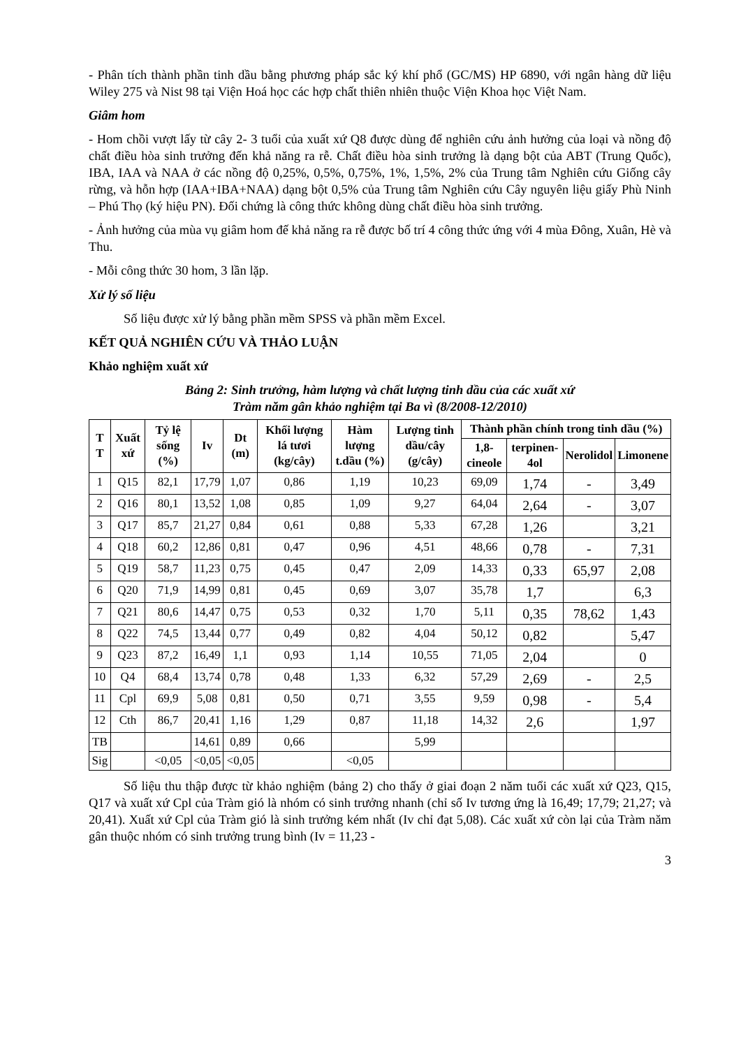- Phân tích thành phần tinh dầu bằng phương pháp sắc ký khí phổ (GC/MS) HP 6890, với ngân hàng dữ liệu Wiley 275 và Nist 98 tại Viện Hoá học các hợp chất thiên nhiên thuộc Viện Khoa học Việt Nam.
Giâm hom
- Hom chồi vượt lấy từ cây 2- 3 tuổi của xuất xứ Q8 được dùng để nghiên cứu ảnh hưởng của loại và nồng độ chất điều hòa sinh trưởng đến khả năng ra rễ. Chất điều hòa sinh trưởng là dạng bột của ABT (Trung Quốc), IBA, IAA và NAA ở các nồng độ 0,25%, 0,5%, 0,75%, 1%, 1,5%, 2% của Trung tâm Nghiên cứu Giống cây rừng, và hỗn hợp (IAA+IBA+NAA) dạng bột 0,5% của Trung tâm Nghiên cứu Cây nguyên liệu giấy Phù Ninh – Phú Thọ (ký hiệu PN). Đối chứng là công thức không dùng chất điều hòa sinh trưởng.
- Ảnh hưởng của mùa vụ giâm hom đế khả năng ra rễ được bố trí 4 công thức ứng với 4 mùa Đông, Xuân, Hè và Thu.
- Mỗi công thức 30 hom, 3 lần lặp.
Xử lý số liệu
Số liệu được xử lý bằng phần mềm SPSS và phần mềm Excel.
KẾT QUẢ NGHIÊN CỨU VÀ THẢO LUẬN
Khảo nghiệm xuất xứ
Bảng 2: Sinh trưởng, hàm lượng và chất lượng tinh dầu của các xuất xứ
Tràm năm gân khảo nghiệm tại Ba vì (8/2008-12/2010)
| T T | Xuất xứ | Tỷ lệ sống (%) | Iv | Dt (m) | Khối lượng lá tươi (kg/cây) | Hàm lượng t.dầu (%) | Lượng tinh dầu/cây (g/cây) | Thành phần chính trong tinh dầu (%) | | | |
| --- | --- | --- | --- | --- | --- | --- | --- | --- | --- | --- | --- |
| | | | | | | | | 1,8-cineole | terpinen-4ol | Nerolidol | Limonene |
| 1 | Q15 | 82,1 | 17,79 | 1,07 | 0,86 | 1,19 | 10,23 | 69,09 | 1,74 | - | 3,49 |
| 2 | Q16 | 80,1 | 13,52 | 1,08 | 0,85 | 1,09 | 9,27 | 64,04 | 2,64 | - | 3,07 |
| 3 | Q17 | 85,7 | 21,27 | 0,84 | 0,61 | 0,88 | 5,33 | 67,28 | 1,26 | | 3,21 |
| 4 | Q18 | 60,2 | 12,86 | 0,81 | 0,47 | 0,96 | 4,51 | 48,66 | 0,78 | - | 7,31 |
| 5 | Q19 | 58,7 | 11,23 | 0,75 | 0,45 | 0,47 | 2,09 | 14,33 | 0,33 | 65,97 | 2,08 |
| 6 | Q20 | 71,9 | 14,99 | 0,81 | 0,45 | 0,69 | 3,07 | 35,78 | 1,7 | | 6,3 |
| 7 | Q21 | 80,6 | 14,47 | 0,75 | 0,53 | 0,32 | 1,70 | 5,11 | 0,35 | 78,62 | 1,43 |
| 8 | Q22 | 74,5 | 13,44 | 0,77 | 0,49 | 0,82 | 4,04 | 50,12 | 0,82 | | 5,47 |
| 9 | Q23 | 87,2 | 16,49 | 1,1 | 0,93 | 1,14 | 10,55 | 71,05 | 2,04 | | 0 |
| 10 | Q4 | 68,4 | 13,74 | 0,78 | 0,48 | 1,33 | 6,32 | 57,29 | 2,69 | - | 2,5 |
| 11 | Cpl | 69,9 | 5,08 | 0,81 | 0,50 | 0,71 | 3,55 | 9,59 | 0,98 | - | 5,4 |
| 12 | Cth | 86,7 | 20,41 | 1,16 | 1,29 | 0,87 | 11,18 | 14,32 | 2,6 | | 1,97 |
| TB | | | 14,61 | 0,89 | 0,66 | | 5,99 | | | | |
| Sig | | <0,05 | <0,05 | <0,05 | | <0,05 | | | | | |
Số liệu thu thập được từ khảo nghiệm (bảng 2) cho thấy ở giai đoạn 2 năm tuổi các xuất xứ Q23, Q15, Q17 và xuất xứ Cpl của Tràm gió là nhóm có sinh trưởng nhanh (chỉ số Iv tương ứng là 16,49; 17,79; 21,27; và 20,41). Xuất xứ Cpl của Tràm gió là sinh trưởng kém nhất (Iv chỉ đạt 5,08). Các xuất xứ còn lại của Tràm năm gân thuộc nhóm có sinh trưởng trung bình (Iv = 11,23 -
3